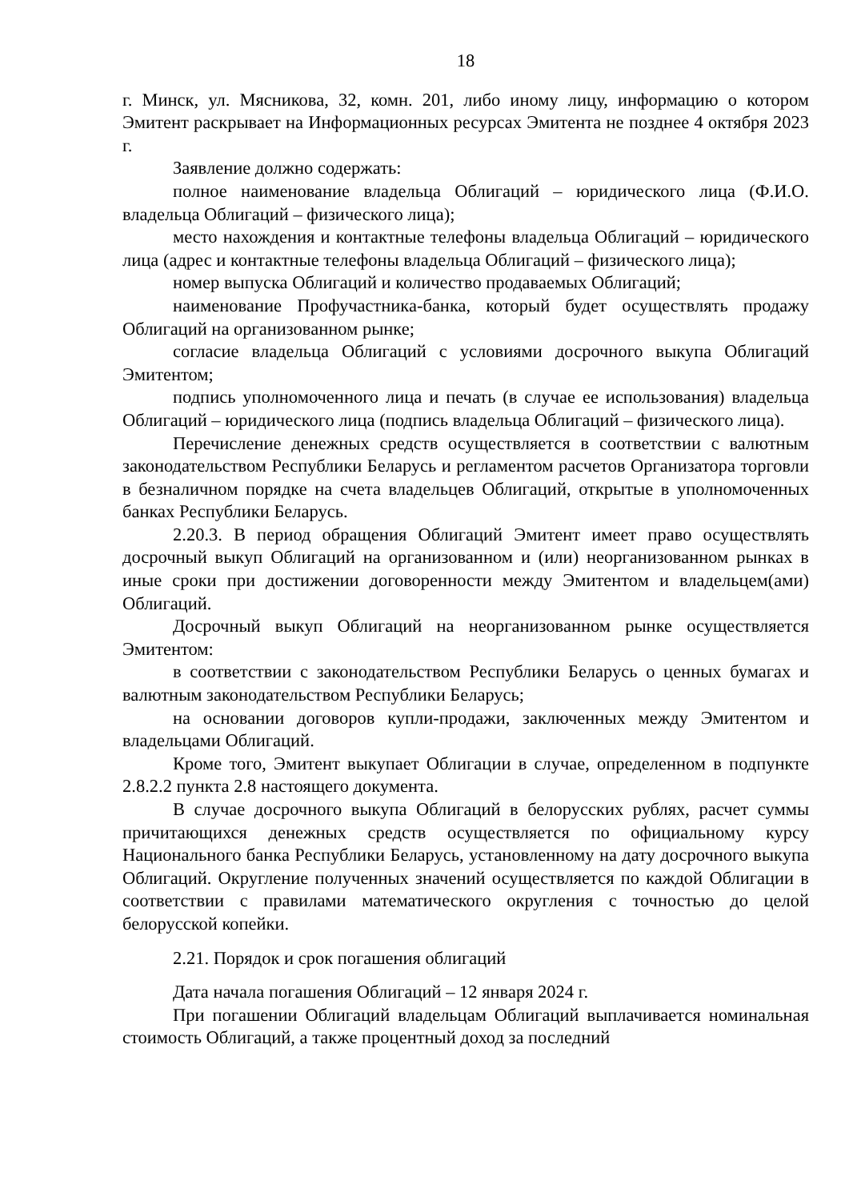18
г. Минск, ул. Мясникова, 32, комн. 201, либо иному лицу, информацию о котором Эмитент раскрывает на Информационных ресурсах Эмитента не позднее 4 октября 2023 г.
Заявление должно содержать:
полное наименование владельца Облигаций – юридического лица (Ф.И.О. владельца Облигаций – физического лица);
место нахождения и контактные телефоны владельца Облигаций – юридического лица (адрес и контактные телефоны владельца Облигаций – физического лица);
номер выпуска Облигаций и количество продаваемых Облигаций;
наименование Профучастника-банка, который будет осуществлять продажу Облигаций на организованном рынке;
согласие владельца Облигаций с условиями досрочного выкупа Облигаций Эмитентом;
подпись уполномоченного лица и печать (в случае ее использования) владельца Облигаций – юридического лица (подпись владельца Облигаций – физического лица).
Перечисление денежных средств осуществляется в соответствии с валютным законодательством Республики Беларусь и регламентом расчетов Организатора торговли в безналичном порядке на счета владельцев Облигаций, открытые в уполномоченных банках Республики Беларусь.
2.20.3. В период обращения Облигаций Эмитент имеет право осуществлять досрочный выкуп Облигаций на организованном и (или) неорганизованном рынках в иные сроки при достижении договоренности между Эмитентом и владельцем(ами) Облигаций.
Досрочный выкуп Облигаций на неорганизованном рынке осуществляется Эмитентом:
в соответствии с законодательством Республики Беларусь о ценных бумагах и валютным законодательством Республики Беларусь;
на основании договоров купли-продажи, заключенных между Эмитентом и владельцами Облигаций.
Кроме того, Эмитент выкупает Облигации в случае, определенном в подпункте 2.8.2.2 пункта 2.8 настоящего документа.
В случае досрочного выкупа Облигаций в белорусских рублях, расчет суммы причитающихся денежных средств осуществляется по официальному курсу Национального банка Республики Беларусь, установленному на дату досрочного выкупа Облигаций. Округление полученных значений осуществляется по каждой Облигации в соответствии с правилами математического округления с точностью до целой белорусской копейки.
2.21. Порядок и срок погашения облигаций
Дата начала погашения Облигаций – 12 января 2024 г.
При погашении Облигаций владельцам Облигаций выплачивается номинальная стоимость Облигаций, а также процентный доход за последний